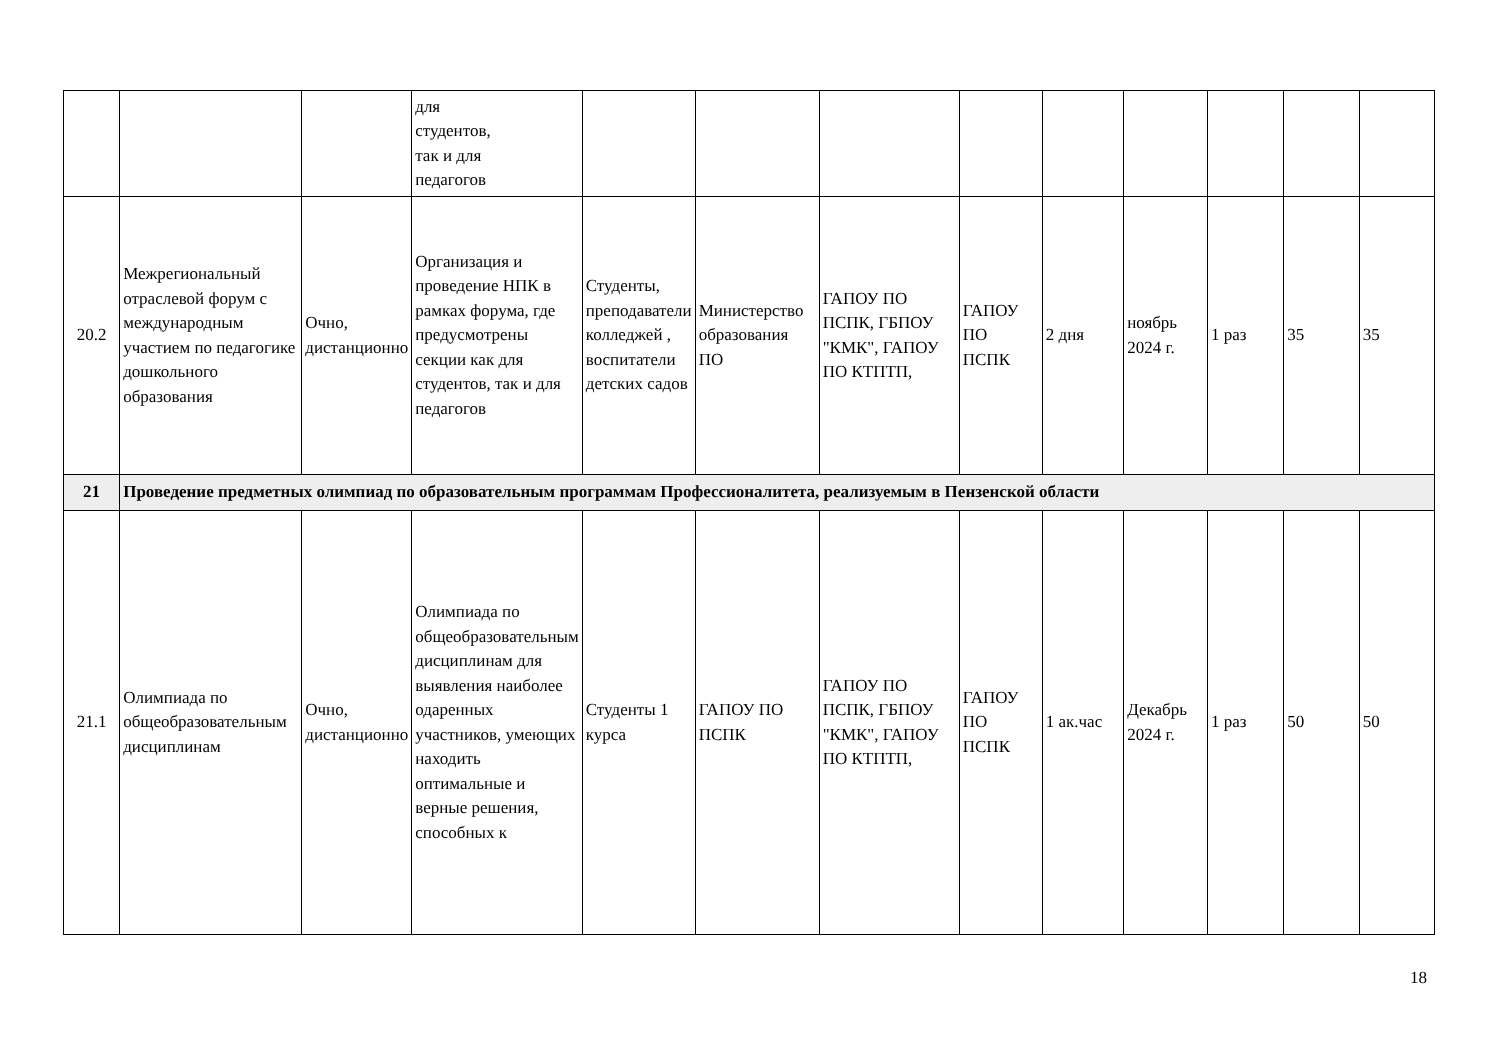| | | | для студентов, так и для педагогов | | | | | | | | | |
| 20.2 | Межрегиональный отраслевой форум с международным участием по педагогике дошкольного образования | Очно, дистанционно | Организация и проведение НПК в рамках форума, где предусмотрены секции как для студентов, так и для педагогов | Студенты, преподаватели колледжей , воспитатели детских садов | Министерство образования ПО | ГАПОУ ПО ПСПК, ГБПОУ "КМК", ГАПОУ ПО КТПТП, | ГАПОУ ПО ПСПК | 2 дня | ноябрь 2024 г. | 1 раз | 35 | 35 |
| 21 | Проведение предметных олимпиад по образовательным программам Профессионалитета, реализуемым в Пензенской области | | | | | | | | | | | |
| 21.1 | Олимпиада по общеобразовательным дисциплинам | Очно, дистанционно | Олимпиада по общеобразовательным дисциплинам для выявления наиболее одаренных участников, умеющих находить оптимальные и верные решения, способных к | Студенты 1 курса | ГАПОУ ПО ПСПК | ГАПОУ ПО ПСПК, ГБПОУ "КМК", ГАПОУ ПО КТПТП, | ГАПОУ ПО ПСПК | 1 ак.час | Декабрь 2024 г. | 1 раз | 50 | 50 |
18